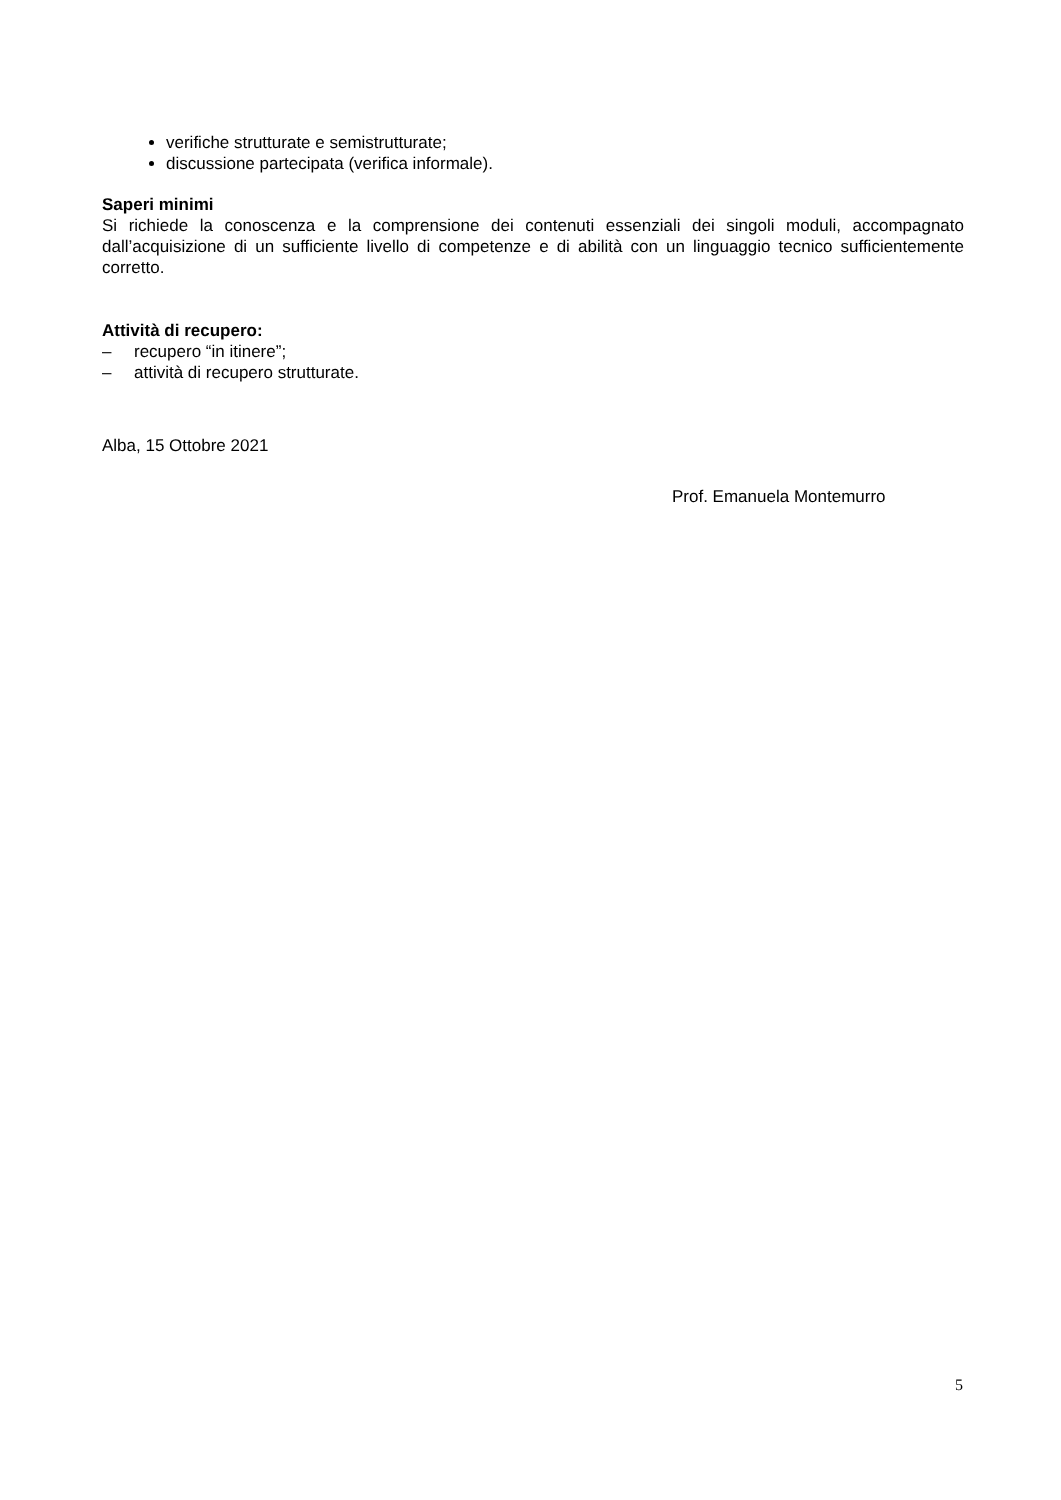verifiche strutturate e semistrutturate;
discussione partecipata (verifica informale).
Saperi minimi
Si richiede la conoscenza e la comprensione dei contenuti essenziali dei singoli moduli, accompagnato dall’acquisizione di un sufficiente livello di competenze e di abilità con un linguaggio tecnico sufficientemente corretto.
Attività di recupero:
– recupero “in itinere”;
– attività di recupero strutturate.
Alba, 15 Ottobre 2021
Prof. Emanuela Montemurro
5